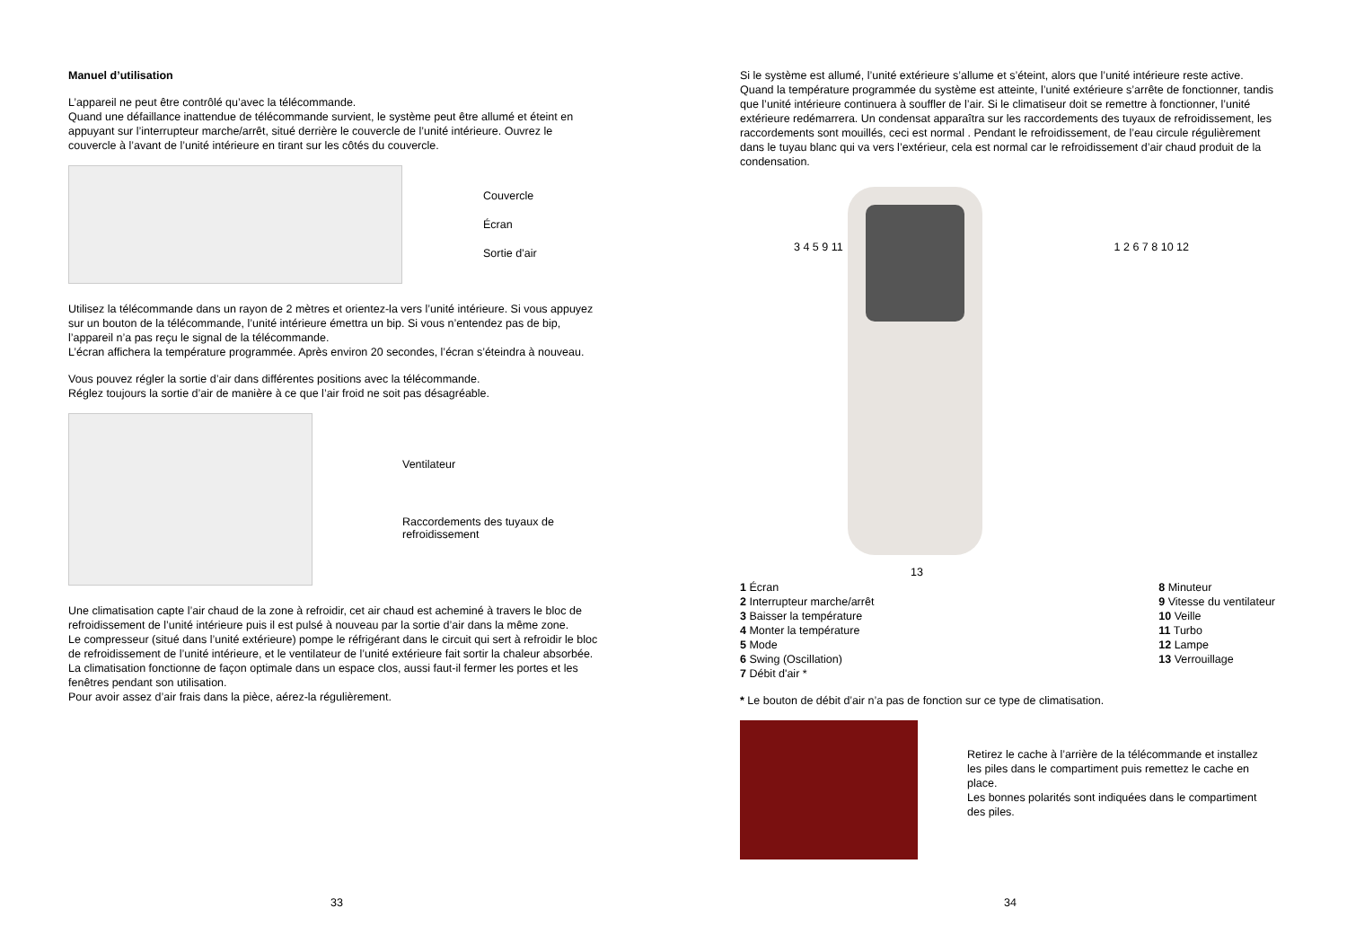Manuel d’utilisation
L’appareil ne peut être contrôlé qu’avec la télécommande.
Quand une défaillance inattendue de télécommande survient, le système peut être allumé et éteint en appuyant sur l’interrupteur marche/arrêt, situé derrière le couvercle de l’unité intérieure. Ouvrez le couvercle à l’avant de l’unité intérieure en tirant sur les côtés du couvercle.
Couvercle
Écran
Sortie d’air
Utilisez la télécommande dans un rayon de 2 mètres et orientez-la vers l’unité intérieure. Si vous appuyez sur un bouton de la télécommande, l’unité intérieure émettra un bip. Si vous n’entendez pas de bip, l’appareil n’a pas reçu le signal de la télécommande.
L’écran affichera la température programmée. Après environ 20 secondes, l’écran s’éteindra à nouveau.
Vous pouvez régler la sortie d’air dans différentes positions avec la télécommande.
Réglez toujours la sortie d’air de manière à ce que l’air froid ne soit pas désagréable.
Ventilateur
Raccordements des tuyaux de
refroidissement
Une climatisation capte l’air chaud de la zone à refroidir, cet air chaud est acheminé à travers le bloc de refroidissement de l’unité intérieure puis il est pulsé à nouveau par la sortie d’air dans la même zone.
Le compresseur (situé dans l’unité extérieure) pompe le réfrigérant dans le circuit qui sert à refroidir le bloc de refroidissement de l’unité intérieure, et le ventilateur de l’unité extérieure fait sortir la chaleur absorbée.
La climatisation fonctionne de façon optimale dans un espace clos, aussi faut-il fermer les portes et les fenêtres pendant son utilisation.
Pour avoir assez d’air frais dans la pièce, aérez-la régulièrement.
33
Si le système est allumé, l’unité extérieure s’allume et s’éteint, alors que l’unité intérieure reste active.
Quand la température programmée du système est atteinte, l’unité extérieure s’arrête de fonctionner, tandis que l’unité intérieure continuera à souffler de l’air. Si le climatiseur doit se remettre à fonctionner, l’unité extérieure redémarrera. Un condensat apparaîtra sur les raccordements des tuyaux de refroidissement, les raccordements sont mouillés, ceci est normal . Pendant le refroidissement, de l’eau circule régulièrement dans le tuyau blanc qui va vers l’extérieur, cela est normal car le refroidissement d’air chaud produit de la condensation.
3 4 5 9 11 1 2 6 7 8 10 12
13
1 Écran
2 Interrupteur marche/arrêt
3 Baisser la température
4 Monter la température
5 Mode
6 Swing (Oscillation)
7 Débit d'air *
8 Minuteur
9 Vitesse du ventilateur
10 Veille
11 Turbo
12 Lampe
13 Verrouillage
* Le bouton de débit d’air n’a pas de fonction sur ce type de climatisation.
Retirez le cache à l’arrière de la télécommande et installez les piles dans le compartiment puis remettez le cache en place.
Les bonnes polarités sont indiquées dans le compartiment des piles.
34